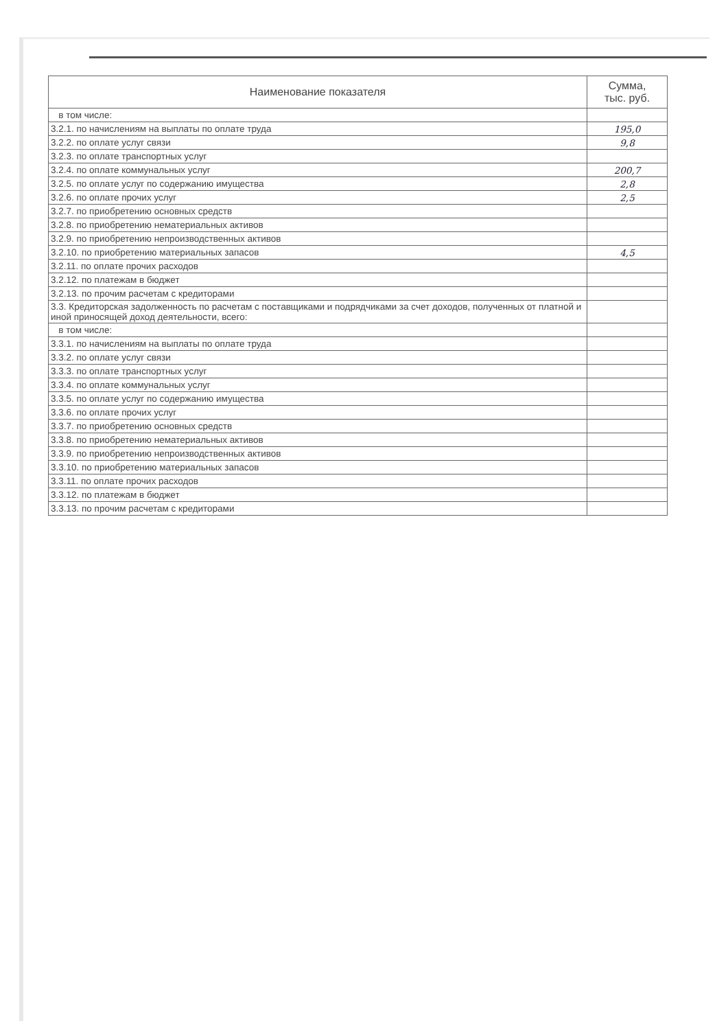| Наименование показателя | Сумма, тыс. руб. |
| --- | --- |
| в том числе: | |
| 3.2.1. по начислениям на выплаты по оплате труда | 195,0 |
| 3.2.2. по оплате услуг связи | 9,8 |
| 3.2.3. по оплате транспортных услуг | |
| 3.2.4. по оплате коммунальных услуг | 200,7 |
| 3.2.5. по оплате услуг по содержанию имущества | 2,8 |
| 3.2.6. по оплате прочих услуг | 2,5 |
| 3.2.7. по приобретению основных средств | |
| 3.2.8. по приобретению нематериальных активов | |
| 3.2.9. по приобретению непроизводственных активов | |
| 3.2.10. по приобретению материальных запасов | 4,5 |
| 3.2.11. по оплате прочих расходов | |
| 3.2.12. по платежам в бюджет | |
| 3.2.13. по прочим расчетам с кредиторами | |
| 3.3. Кредиторская задолженность по расчетам с поставщиками и подрядчиками за счет доходов, полученных от платной и иной приносящей доход деятельности, всего: | |
| в том числе: | |
| 3.3.1. по начислениям на выплаты по оплате труда | |
| 3.3.2. по оплате услуг связи | |
| 3.3.3. по оплате транспортных услуг | |
| 3.3.4. по оплате коммунальных услуг | |
| 3.3.5. по оплате услуг по содержанию имущества | |
| 3.3.6. по оплате прочих услуг | |
| 3.3.7. по приобретению основных средств | |
| 3.3.8. по приобретению нематериальных активов | |
| 3.3.9. по приобретению непроизводственных активов | |
| 3.3.10. по приобретению материальных запасов | |
| 3.3.11. по оплате прочих расходов | |
| 3.3.12. по платежам в бюджет | |
| 3.3.13. по прочим расчетам с кредиторами | |